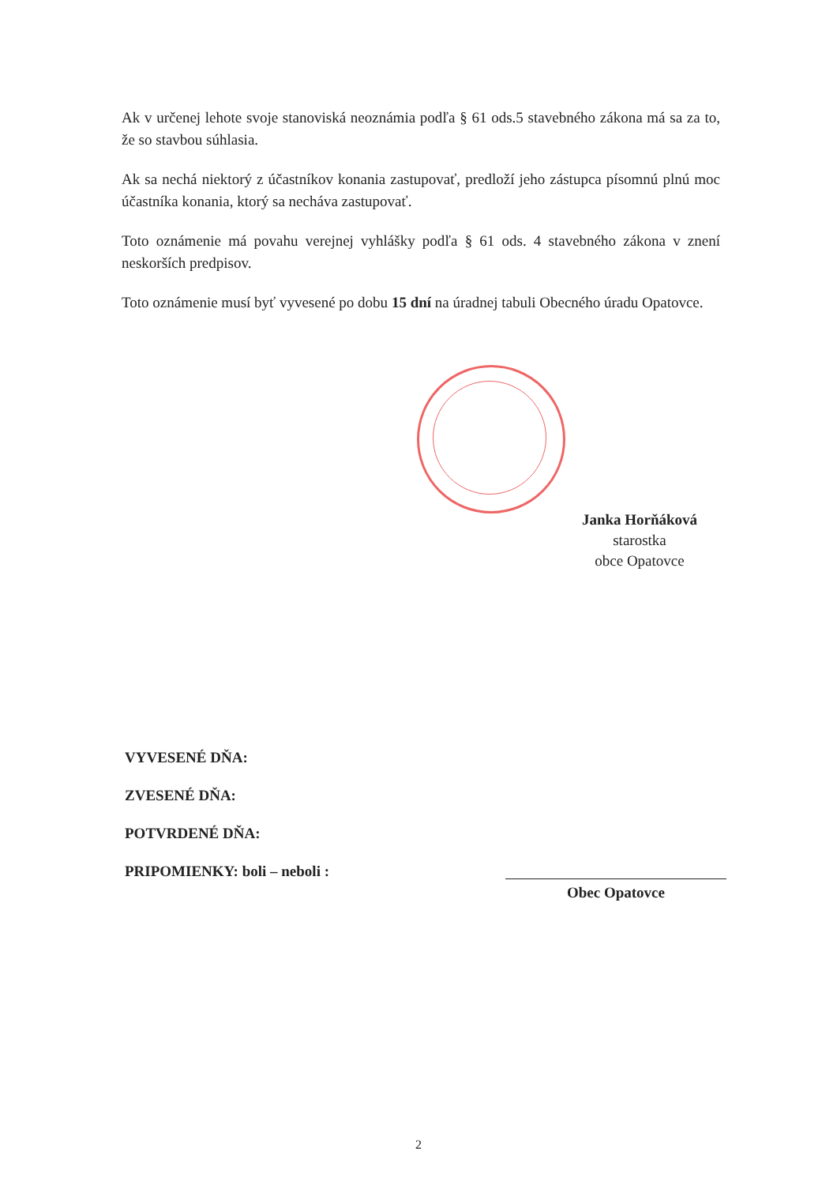Ak v určenej lehote svoje stanoviská neoznámia podľa § 61 ods.5 stavebného zákona má sa za to, že so stavbou súhlasia.
Ak sa nechá niektorý z účastníkov konania zastupovať, predloží jeho zástupca písomnú plnú moc účastníka konania, ktorý sa necháva zastupovať.
Toto oznámenie má povahu verejnej vyhlášky podľa § 61 ods. 4 stavebného zákona v znení neskorších predpisov.
Toto oznámenie musí byť vyvesené po dobu 15 dní na úradnej tabuli Obecného úradu Opatovce.
Janka Horňáková
starostka
obce Opatovce
VYVESENÉ DŇA:
ZVESENÉ DŇA:
POTVRDENÉ DŇA:
PRIPOMIENKY: boli – neboli :
Obec Opatovce
2